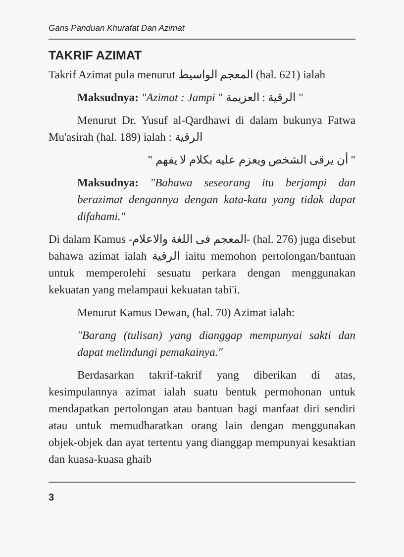Garis Panduan Khurafat Dan Azimat
TAKRIF AZIMAT
Takrif Azimat pula menurut المعجم الواسيط (hal. 621) ialah
Maksudnya: "Azimat : Jampi " الرقية : العزيمة "
Menurut Dr. Yusuf al-Qardhawi di dalam bukunya Fatwa Mu'asirah (hal. 189) ialah : الرقية
" أن يرقى الشخص ويعزم عليه بكلام لا يفهم "
Maksudnya: "Bahawa seseorang itu berjampi dan berazimat dengannya dengan kata-kata yang tidak dapat difahami."
Di dalam Kamus -المعجم فى اللغة والاعلام- (hal. 276) juga disebut bahawa azimat ialah الرقية iaitu memohon pertolongan/bantuan untuk memperolehi sesuatu perkara dengan menggunakan kekuatan yang melampaui kekuatan tabi'i.
Menurut Kamus Dewan, (hal. 70) Azimat ialah:
"Barang (tulisan) yang dianggap mempunyai sakti dan dapat melindungi pemakainya."
Berdasarkan takrif-takrif yang diberikan di atas, kesimpulannya azimat ialah suatu bentuk permohonan untuk mendapatkan pertolongan atau bantuan bagi manfaat diri sendiri atau untuk memudharatkan orang lain dengan menggunakan objek-objek dan ayat tertentu yang dianggap mempunyai kesaktian dan kuasa-kuasa ghaib
3